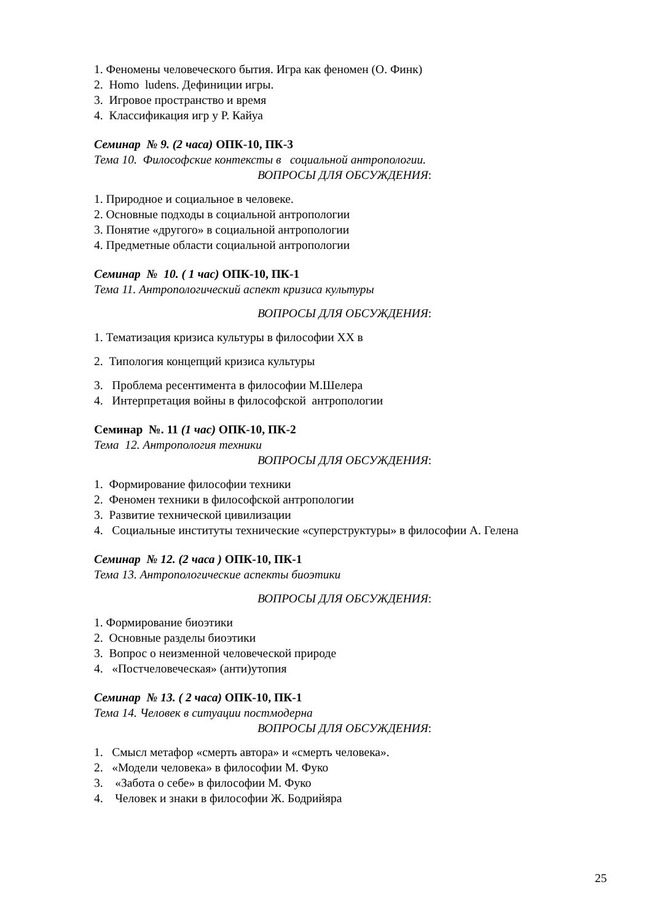1. Феномены человеческого бытия. Игра как феномен (О. Финк)
2. Homo ludens. Дефиниции игры.
3. Игровое пространство и время
4. Классификация игр у Р. Кайуа
Семинар № 9. (2 часа) ОПК-10, ПК-3
Тема 10. Философские контексты в социальной антропологии.
ВОПРОСЫ ДЛЯ ОБСУЖДЕНИЯ:
1. Природное и социальное в человеке.
2. Основные подходы в социальной антропологии
3. Понятие «другого» в социальной антропологии
4. Предметные области социальной антропологии
Семинар № 10. ( 1 час) ОПК-10, ПК-1
Тема 11. Антропологический аспект кризиса культуры
ВОПРОСЫ ДЛЯ ОБСУЖДЕНИЯ:
1. Тематизация кризиса культуры в философии XX в
2. Типология концепций кризиса культуры
3. Проблема ресентимента в философии М.Шелера
4. Интерпретация войны в философской антропологии
Семинар №. 11 (1 час) ОПК-10, ПК-2
Тема 12. Антропология техники
ВОПРОСЫ ДЛЯ ОБСУЖДЕНИЯ:
1. Формирование философии техники
2. Феномен техники в философской антропологии
3. Развитие технической цивилизации
4. Социальные институты технические «суперструктуры» в философии А. Гелена
Семинар № 12. (2 часа ) ОПК-10, ПК-1
Тема 13. Антропологические аспекты биоэтики
ВОПРОСЫ ДЛЯ ОБСУЖДЕНИЯ:
1. Формирование биоэтики
2. Основные разделы биоэтики
3. Вопрос о неизменной человеческой природе
4. «Постчеловеческая» (анти)утопия
Семинар № 13. ( 2 часа) ОПК-10, ПК-1
Тема 14. Человек в ситуации постмодерна
ВОПРОСЫ ДЛЯ ОБСУЖДЕНИЯ:
1. Смысл метафор «смерть автора» и «смерть человека».
2. «Модели человека» в философии М. Фуко
3. «Забота о себе» в философии М. Фуко
4. Человек и знаки в философии Ж. Бодрийяра
25